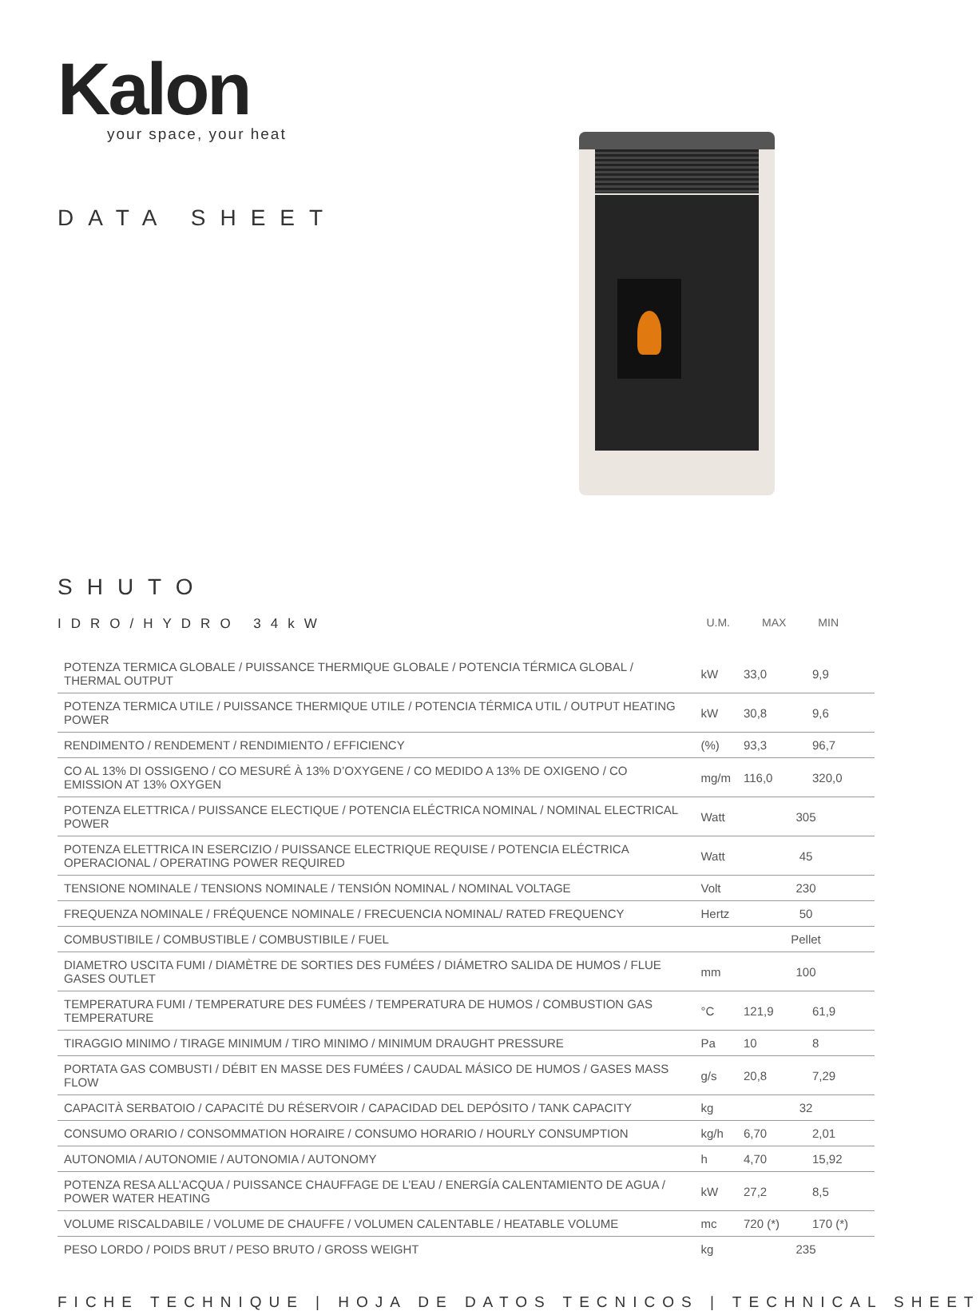Kalon
your space, your heat
DATA SHEET
SHUTO
IDRO/HYDRO 34kW U.M. MAX MIN
| POTENZA TERMICA GLOBALE / PUISSANCE THERMIQUE GLOBALE / POTENCIA TÉRMICA GLOBAL / THERMAL OUTPUT | kW | 33,0 | 9,9 |
| POTENZA TERMICA UTILE / PUISSANCE THERMIQUE UTILE / POTENCIA TÉRMICA UTIL / OUTPUT HEATING POWER | kW | 30,8 | 9,6 |
| RENDIMENTO / RENDEMENT / RENDIMIENTO / EFFICIENCY | (%) | 93,3 | 96,7 |
| CO AL 13% DI OSSIGENO / CO MESURÉ À 13% D’OXYGENE / CO MEDIDO A 13% DE OXIGENO / CO EMISSION AT 13% OXYGEN | mg/m | 116,0 | 320,0 |
| POTENZA ELETTRICA / PUISSANCE ELECTIQUE / POTENCIA ELÉCTRICA NOMINAL / NOMINAL ELECTRICAL POWER | Watt | 305 | |
| POTENZA ELETTRICA IN ESERCIZIO / PUISSANCE ELECTRIQUE REQUISE / POTENCIA ELÉCTRICA OPERACIONAL / OPERATING POWER REQUIRED | Watt | 45 | |
| TENSIONE NOMINALE / TENSIONS NOMINALE / TENSIÓN NOMINAL / NOMINAL VOLTAGE | Volt | 230 | |
| FREQUENZA NOMINALE / FRÉQUENCE NOMINALE / FRECUENCIA NOMINAL/ RATED FREQUENCY | Hertz | 50 | |
| COMBUSTIBILE / COMBUSTIBLE / COMBUSTIBILE / FUEL | | Pellet | |
| DIAMETRO USCITA FUMI / DIAMÈTRE DE SORTIES DES FUMÉES / DIÁMETRO SALIDA DE HUMOS / FLUE GASES OUTLET | mm | 100 | |
| TEMPERATURA FUMI / TEMPERATURE DES FUMÉES / TEMPERATURA DE HUMOS / COMBUSTION GAS TEMPERATURE | °C | 121,9 | 61,9 |
| TIRAGGIO MINIMO / TIRAGE MINIMUM / TIRO MINIMO / MINIMUM DRAUGHT PRESSURE | Pa | 10 | 8 |
| PORTATA GAS COMBUSTI / DÉBIT EN MASSE DES FUMÉES / CAUDAL MÁSICO DE HUMOS / GASES MASS FLOW | g/s | 20,8 | 7,29 |
| CAPACITÀ SERBATOIO / CAPACITÉ DU RÉSERVOIR / CAPACIDAD DEL DEPÓSITO / TANK CAPACITY | kg | 32 | |
| CONSUMO ORARIO / CONSOMMATION HORAIRE / CONSUMO HORARIO / HOURLY CONSUMPTION | kg/h | 6,70 | 2,01 |
| AUTONOMIA / AUTONOMIE / AUTONOMIA / AUTONOMY | h | 4,70 | 15,92 |
| POTENZA RESA ALL’ACQUA / PUISSANCE CHAUFFAGE DE L’EAU / ENERGÍA CALENTAMIENTO DE AGUA / POWER WATER HEATING | kW | 27,2 | 8,5 |
| VOLUME RISCALDABILE / VOLUME DE CHAUFFE / VOLUMEN CALENTABLE / HEATABLE VOLUME | mc | 720 (*) | 170 (*) |
| PESO LORDO / POIDS BRUT / PESO BRUTO / GROSS WEIGHT | kg | 235 | |
FICHE TECHNIQUE | HOJA DE DATOS TECNICOS | TECHNICAL SHEET